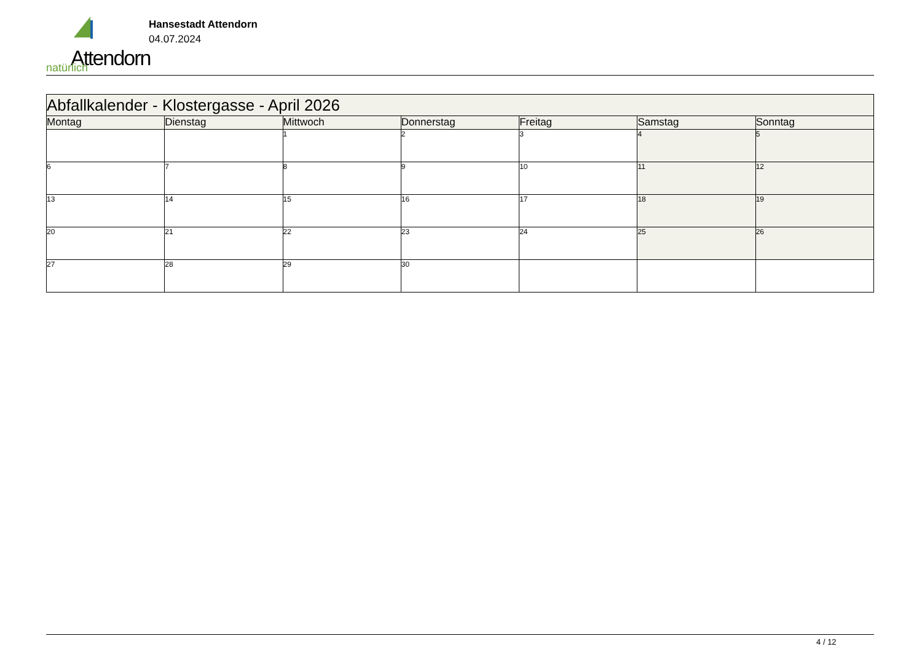Attendorn
natürlich
Hansestadt Attendorn
04.07.2024
| Abfallkalender - Klostergasse - April 2026 | | | | | | |
| --- | --- | --- | --- | --- | --- | --- |
| Montag | Dienstag | Mittwoch | Donnerstag | Freitag | Samstag | Sonntag |
| | | 1 | 2 | 3 | 4 | 5 |
| 6 | 7 | 8 | 9 | 10 | 11 | 12 |
| 13 | 14 | 15 | 16 | 17 | 18 | 19 |
| 20 | 21 | 22 | 23 | 24 | 25 | 26 |
| 27 | 28 | 29 | 30 | | | |
4 / 12